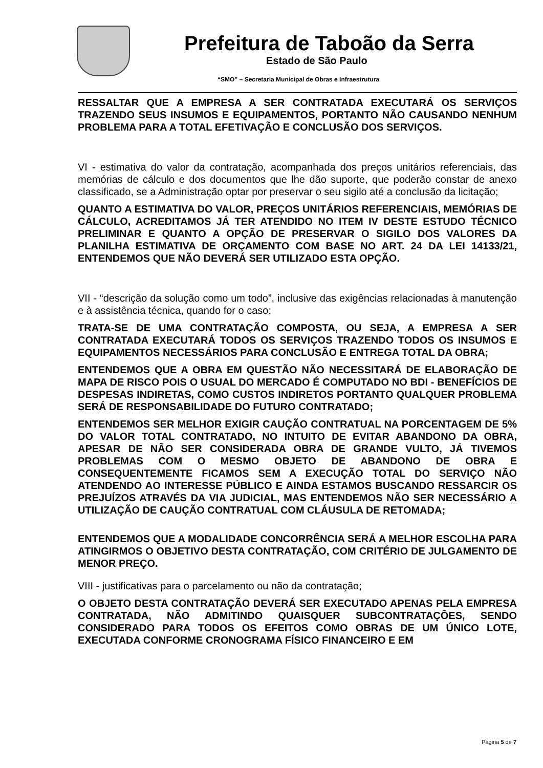Prefeitura de Taboão da Serra
Estado de São Paulo
“SMO” – Secretaria Municipal de Obras e Infraestrutura
RESSALTAR QUE A EMPRESA A SER CONTRATADA EXECUTARÁ OS SERVIÇOS TRAZENDO SEUS INSUMOS E EQUIPAMENTOS, PORTANTO NÃO CAUSANDO NENHUM PROBLEMA PARA A TOTAL EFETIVAÇÃO E CONCLUSÃO DOS SERVIÇOS.
VI - estimativa do valor da contratação, acompanhada dos preços unitários referenciais, das memórias de cálculo e dos documentos que lhe dão suporte, que poderão constar de anexo classificado, se a Administração optar por preservar o seu sigilo até a conclusão da licitação;
QUANTO A ESTIMATIVA DO VALOR, PREÇOS UNITÁRIOS REFERENCIAIS, MEMÓRIAS DE CÁLCULO, ACREDITAMOS JÁ TER ATENDIDO NO ITEM IV DESTE ESTUDO TÉCNICO PRELIMINAR E QUANTO A OPÇÃO DE PRESERVAR O SIGILO DOS VALORES DA PLANILHA ESTIMATIVA DE ORÇAMENTO COM BASE NO ART. 24 DA LEI 14133/21, ENTENDEMOS QUE NÃO DEVERÁ SER UTILIZADO ESTA OPÇÃO.
VII - “descrição da solução como um todo”, inclusive das exigências relacionadas à manutenção e à assistência técnica, quando for o caso;
TRATA-SE DE UMA CONTRATAÇÃO COMPOSTA, OU SEJA, A EMPRESA A SER CONTRATADA EXECUTARÁ TODOS OS SERVIÇOS TRAZENDO TODOS OS INSUMOS E EQUIPAMENTOS NECESSÁRIOS PARA CONCLUSÃO E ENTREGA TOTAL DA OBRA;
ENTENDEMOS QUE A OBRA EM QUESTÃO NÃO NECESSITARÁ DE ELABORAÇÃO DE MAPA DE RISCO POIS O USUAL DO MERCADO É COMPUTADO NO BDI - BENEFÍCIOS DE DESPESAS INDIRETAS, COMO CUSTOS INDIRETOS PORTANTO QUALQUER PROBLEMA SERÁ DE RESPONSABILIDADE DO FUTURO CONTRATADO;
ENTENDEMOS SER MELHOR EXIGIR CAUÇÃO CONTRATUAL NA PORCENTAGEM DE 5% DO VALOR TOTAL CONTRATADO, NO INTUITO DE EVITAR ABANDONO DA OBRA, APESAR DE NÃO SER CONSIDERADA OBRA DE GRANDE VULTO, JÁ TIVEMOS PROBLEMAS COM O MESMO OBJETO DE ABANDONO DE OBRA E CONSEQUENTEMENTE FICAMOS SEM A EXECUÇÃO TOTAL DO SERVIÇO NÃO ATENDENDO AO INTERESSE PÚBLICO E AINDA ESTAMOS BUSCANDO RESSARCIR OS PREJUÍZOS ATRAVÉS DA VIA JUDICIAL, MAS ENTENDEMOS NÃO SER NECESSÁRIO A UTILIZAÇÃO DE CAUÇÃO CONTRATUAL COM CLÁUSULA DE RETOMADA;
ENTENDEMOS QUE A MODALIDADE CONCORRÊNCIA SERÁ A MELHOR ESCOLHA PARA ATINGIRMOS O OBJETIVO DESTA CONTRATAÇÃO, COM CRITÉRIO DE JULGAMENTO DE MENOR PREÇO.
VIII - justificativas para o parcelamento ou não da contratação;
O OBJETO DESTA CONTRATAÇÃO DEVERÁ SER EXECUTADO APENAS PELA EMPRESA CONTRATADA, NÃO ADMITINDO QUAISQUER SUBCONTRATAÇÕES, SENDO CONSIDERADO PARA TODOS OS EFEITOS COMO OBRAS DE UM ÚNICO LOTE, EXECUTADA CONFORME CRONOGRAMA FÍSICO FINANCEIRO E EM
Página 5 de 7